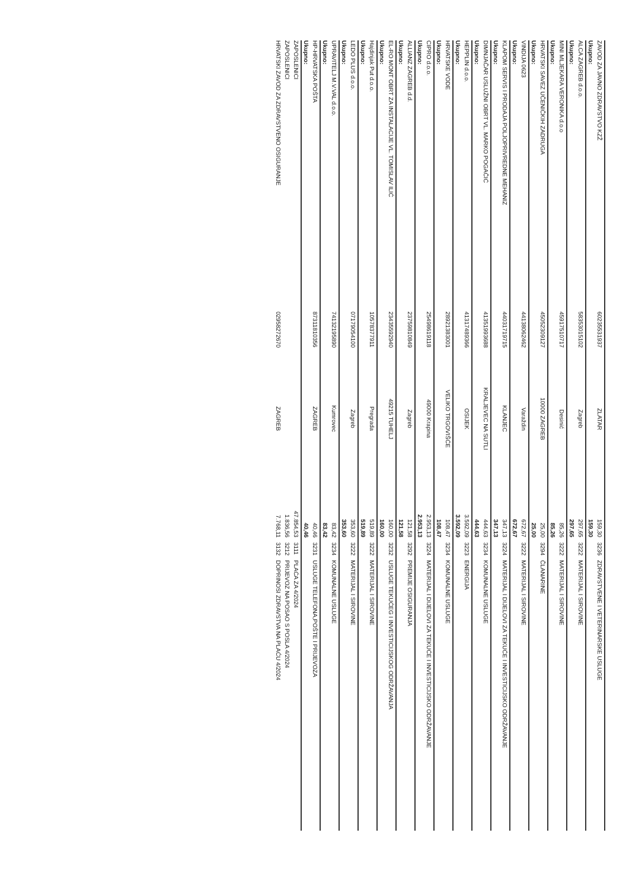| ZAVOD ZA JAVNO ZDRAVSTVO KZŽ | 60235531937 | ZLATAR | 159,30 | 3236 | ZDRAVSTVENE I VETERINARSKE USLUGE |
| Ukupno: | | | 159,30 | | |
| ALCA ZAGREB d.o.o. | 58353015102 | Zagreb | 297,65 | 3222 | MATERIJAL I SIROVINE |
| Ukupno: | | | 297,65 | | |
| MINI MLJEKARA VERONIKA d.o.o | 45917510717 | Desinić | 85,26 | 3222 | MATERIJAL I SIROVINE |
| Ukupno: | | | 85,26 | | |
| HRVATSKI SAVEZ UČENIČKIH ZADRUGA | 45052309127 | 10000 ZAGREB | 25,00 | 3294 | ČLANARINE |
| Ukupno: | | | 25,00 | | |
| VINDIJA 0623 | 44138062462 | Varaždin | 672,67 | 3222 | MATERIJAL I SIROVINE |
| Ukupno: | | | 672,67 | | |
| KLAPOM SERVIS I PRODAJA POLJOPRIVREDNE MEHANIZ | 44031719715 | KLANJEC | 347,13 | 3224 | MATERIJAL I DIJELOVI ZA TEKUĆE I INVESTICIJSKO ODRŽAVANJE |
| Ukupno: | | | 347,13 | | |
| DIMNJAČAR USLUŽNI OBRT VL. MARKO POGAČIĆ | 41351993688 | KRALJEVEC NA SUTLI | 444,63 | 3234 | KOMUNALNE USLUGE |
| Ukupno: | | | 444,63 | | |
| HEPPLIN d.o.o. | 41317489366 | OSIJEK | 3.592,09 | 3223 | ENERGIJA |
| Ukupno: | | | 3.592,09 | | |
| HRVATSKE VODE | 28921383001 | VELIKO TRGOVIŠĆE | 108,47 | 3234 | KOMUNALNE USLUGE |
| Ukupno: | | | 108,47 | | |
| CIPRO d.o.o. | 25498619118 | 49000 Krapina | 2.953,13 | 3224 | MATERIJAL I DIJELOVI ZA TEKUĆE I INVESTICIJSKO ODRŽAVANJE |
| Ukupno: | | | 2.953,13 | | |
| ALLIANZ ZAGREB d.d. | 23759810849 | Zagreb | 121,58 | 3292 | PREMIJE OSIGURANJA |
| Ukupno: | | | 121,58 | | |
| EL-RO MONT OBRT ZA INSTALACIJE VL. TOMISLAV ILIĆ | 23435592940 | 49215 TUHELJ | 160,00 | 3232 | USLUGE TEKUĆEG I INVESTICIJSKOG ODRŽAVANJA |
| Ukupno: | | | 160,00 | | |
| Hajdinjak Put d.o.o. | 10578377911 | Pregrada | 519,89 | 3222 | MATERIJAL I SIROVINE |
| Ukupno: | | | 519,89 | | |
| LEDO PLUS d.o.o. | 07179054100 | Zagreb | 353,60 | 3222 | MATERIJAL I SIROVINE |
| Ukupno: | | | 353,60 | | |
| UPRAVITELJ M.V.VAL d.o.o. | 74132195890 | Kumrovec | 83,42 | 3234 | KOMUNALNE USLUGE |
| Ukupno: | | | 83,42 | | |
| HP-HRVATSKA POŠTA | 87311810356 | ZAGREB | 40,46 | 3231 | USLUGE TELEFONA,POŠTE I PRIJEVOZA |
| Ukupno: | | | 40,46 | | |
| ZAPOSLENICI | | | 47.854,53 | 3111 | PLAĆA ZA 4/2024 |
| ZAPOSLENICI | | | 1.836,56 | 3212 | PRIJEVOZ NA POSAO S POSLA 4/2024 |
| HRVATSKI ZAVOD ZA ZDRAVSTVENO OSIGURANJE | 02958272670 | ZAGREB | 7.768,11 | 3132 | DOPRINOSI ZDRAVSTVA NA PLAĆU 4/2024 |